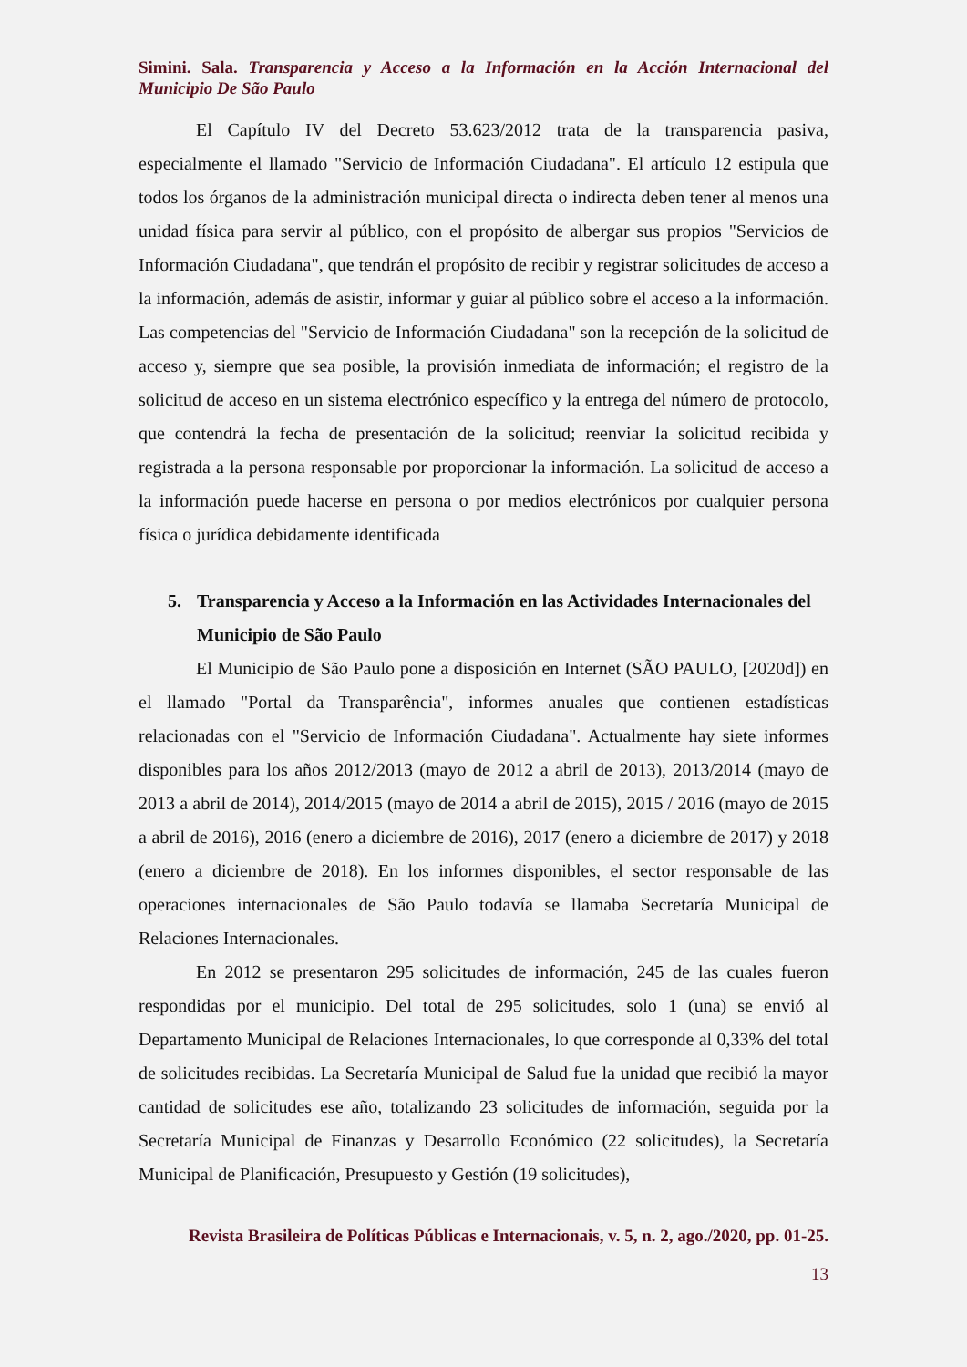Simini. Sala. Transparencia y Acceso a la Información en la Acción Internacional del Municipio De São Paulo
El Capítulo IV del Decreto 53.623/2012 trata de la transparencia pasiva, especialmente el llamado "Servicio de Información Ciudadana". El artículo 12 estipula que todos los órganos de la administración municipal directa o indirecta deben tener al menos una unidad física para servir al público, con el propósito de albergar sus propios "Servicios de Información Ciudadana", que tendrán el propósito de recibir y registrar solicitudes de acceso a la información, además de asistir, informar y guiar al público sobre el acceso a la información. Las competencias del "Servicio de Información Ciudadana" son la recepción de la solicitud de acceso y, siempre que sea posible, la provisión inmediata de información; el registro de la solicitud de acceso en un sistema electrónico específico y la entrega del número de protocolo, que contendrá la fecha de presentación de la solicitud; reenviar la solicitud recibida y registrada a la persona responsable por proporcionar la información. La solicitud de acceso a la información puede hacerse en persona o por medios electrónicos por cualquier persona física o jurídica debidamente identificada
5. Transparencia y Acceso a la Información en las Actividades Internacionales del Municipio de São Paulo
El Municipio de São Paulo pone a disposición en Internet (SÃO PAULO, [2020d]) en el llamado "Portal da Transparência", informes anuales que contienen estadísticas relacionadas con el "Servicio de Información Ciudadana". Actualmente hay siete informes disponibles para los años 2012/2013 (mayo de 2012 a abril de 2013), 2013/2014 (mayo de 2013 a abril de 2014), 2014/2015 (mayo de 2014 a abril de 2015), 2015 / 2016 (mayo de 2015 a abril de 2016), 2016 (enero a diciembre de 2016), 2017 (enero a diciembre de 2017) y 2018 (enero a diciembre de 2018). En los informes disponibles, el sector responsable de las operaciones internacionales de São Paulo todavía se llamaba Secretaría Municipal de Relaciones Internacionales.
En 2012 se presentaron 295 solicitudes de información, 245 de las cuales fueron respondidas por el municipio. Del total de 295 solicitudes, solo 1 (una) se envió al Departamento Municipal de Relaciones Internacionales, lo que corresponde al 0,33% del total de solicitudes recibidas. La Secretaría Municipal de Salud fue la unidad que recibió la mayor cantidad de solicitudes ese año, totalizando 23 solicitudes de información, seguida por la Secretaría Municipal de Finanzas y Desarrollo Económico (22 solicitudes), la Secretaría Municipal de Planificación, Presupuesto y Gestión (19 solicitudes),
Revista Brasileira de Políticas Públicas e Internacionais, v. 5, n. 2, ago./2020, pp. 01-25.
13